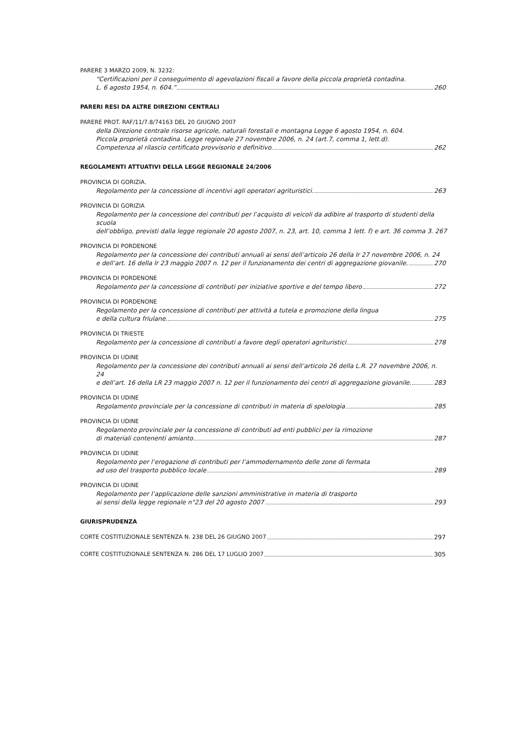PARERE 3 MARZO 2009, N. 3232:
“Certificazioni per il conseguimento di agevolazioni fiscali a favore della piccola proprietà contadina.
L. 6 agosto 1954, n. 604.” 260
PARERI RESI DA ALTRE DIREZIONI CENTRALI
PARERE PROT. RAF/11/7.8/74163 DEL 20 GIUGNO 2007
della Direzione centrale risorse agricole, naturali forestali e montagna Legge 6 agosto 1954, n. 604.
Piccola proprietà contadina. Legge regionale 27 novembre 2006, n. 24 (art.7, comma 1, lett.d).
Competenza al rilascio certificato provvisorio e definitivo. 262
REGOLAMENTI ATTUATIVI DELLA LEGGE REGIONALE 24/2006
PROVINCIA DI GORIZIA.
Regolamento per la concessione di incentivi agli operatori agrituristici. 263
PROVINCIA DI GORIZIA
Regolamento per la concessione dei contributi per l’acquisto di veicoli da adibire al trasporto di studenti della scuola
dell’obbligo, previsti dalla legge regionale 20 agosto 2007, n. 23, art. 10, comma 1 lett. f) e art. 36 comma 3. 267
PROVINCIA DI PORDENONE
Regolamento per la concessione dei contributi annuali ai sensi dell’articolo 26 della lr 27 novembre 2006, n. 24
e dell’art. 16 della lr 23 maggio 2007 n. 12 per il funzionamento dei centri di aggregazione giovanile. 270
PROVINCIA DI PORDENONE
Regolamento per la concessione di contributi per iniziative sportive e del tempo libero 272
PROVINCIA DI PORDENONE
Regolamento per la concessione di contributi per attività a tutela e promozione della lingua
e della cultura friulane. 275
PROVINCIA DI TRIESTE
Regolamento per la concessione di contributi a favore degli operatori agrituristici 278
PROVINCIA DI UDINE
Regolamento per la concessione dei contributi annuali ai sensi dell’articolo 26 della L.R. 27 novembre 2006, n. 24
e dell’art. 16 della LR 23 maggio 2007 n. 12 per il funzionamento dei centri di aggregazione giovanile. 283
PROVINCIA DI UDINE
Regolamento provinciale per la concessione di contributi in materia di spelologia 285
PROVINCIA DI UDINE
Regolamento provinciale per la concessione di contributi ad enti pubblici per la rimozione
di materiali contenenti amianto 287
PROVINCIA DI UDINE
Regolamento per l’erogazione di contributi per l’ammodernamento delle zone di fermata
ad uso del trasporto pubblico locale 289
PROVINCIA DI UDINE
Regolamento per l’applicazione delle sanzioni amministrative in materia di trasporto
ai sensi della legge regionale n°23 del 20 agosto 2007 293
GIURISPRUDENZA
CORTE COSTITUZIONALE SENTENZA N. 238 DEL 26 GIUGNO 2007 297
CORTE COSTITUZIONALE SENTENZA N. 286 DEL 17 LUGLIO 2007 305